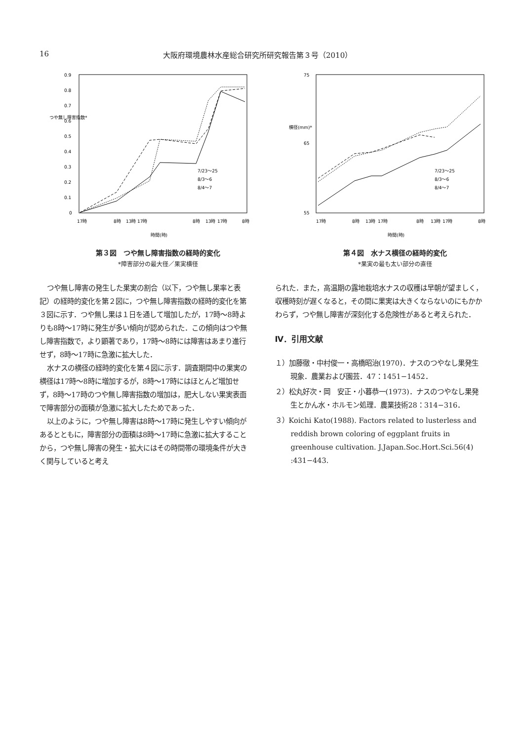16 大阪府環境農林水産総合研究所研究報告第３号（2010）
0.9
0.8
0.7
0.6
0.5
0.4
0.3
0.2
0.1
0
つや無し障害指数*
7/23〜25
8/3〜6
8/4〜7
17時
8時
13時
17時
8時
13時
17時
8時
時間(時)
第３図　つや無し障害指数の経時的変化
*障害部分の最大径／果実横径
75
65
55
横径(mm)*
7/23〜25
8/3〜6
8/4〜7
17時
8時
13時
17時
8時
13時
17時
8時
時間(時)
第４図　水ナス横径の経時的変化
*果実の最も太い部分の直径
つや無し障害の発生した果実の割合（以下，つや無し果率と表記）の経時的変化を第２図に，つや無し障害指数の経時的変化を第３図に示す．つや無し果は１日を通して増加したが，17時〜8時よりも8時〜17時に発生が多い傾向が認められた．この傾向はつや無し障害指数で，より顕著であり，17時〜8時には障害はあまり進行せず，8時〜17時に急激に拡大した．
水ナスの横径の経時的変化を第４図に示す．調査期間中の果実の横径は17時〜8時に増加するが，8時〜17時にはほとんど増加せず，8時〜17時のつや無し障害指数の増加は，肥大しない果実表面で障害部分の面積が急激に拡大したためであった．
以上のように，つや無し障害は8時〜17時に発生しやすい傾向があるとともに，障害部分の面積は8時〜17時に急激に拡大することから，つや無し障害の発生・拡大にはその時間帯の環境条件が大きく関与していると考え
られた．また，高温期の露地栽培水ナスの収穫は早朝が望ましく，収穫時刻が遅くなると，その間に果実は大きくならないのにもかかわらず，つや無し障害が深刻化する危険性があると考えられた．
Ⅳ．引用文献
１）加藤徹・中村俊一・高橋昭治(1970)．ナスのつやなし果発生現象．農業および園芸．47：1451−1452．
２）松丸好次・岡　安正・小暮恭一(1973)．ナスのつやなし果発生とかん水・ホルモン処理．農業技術28：314−316．
３）Koichi Kato(1988). Factors related to lusterless and reddish brown coloring of eggplant fruits in greenhouse cultivation. J.Japan.Soc.Hort.Sci.56(4) :431−443.